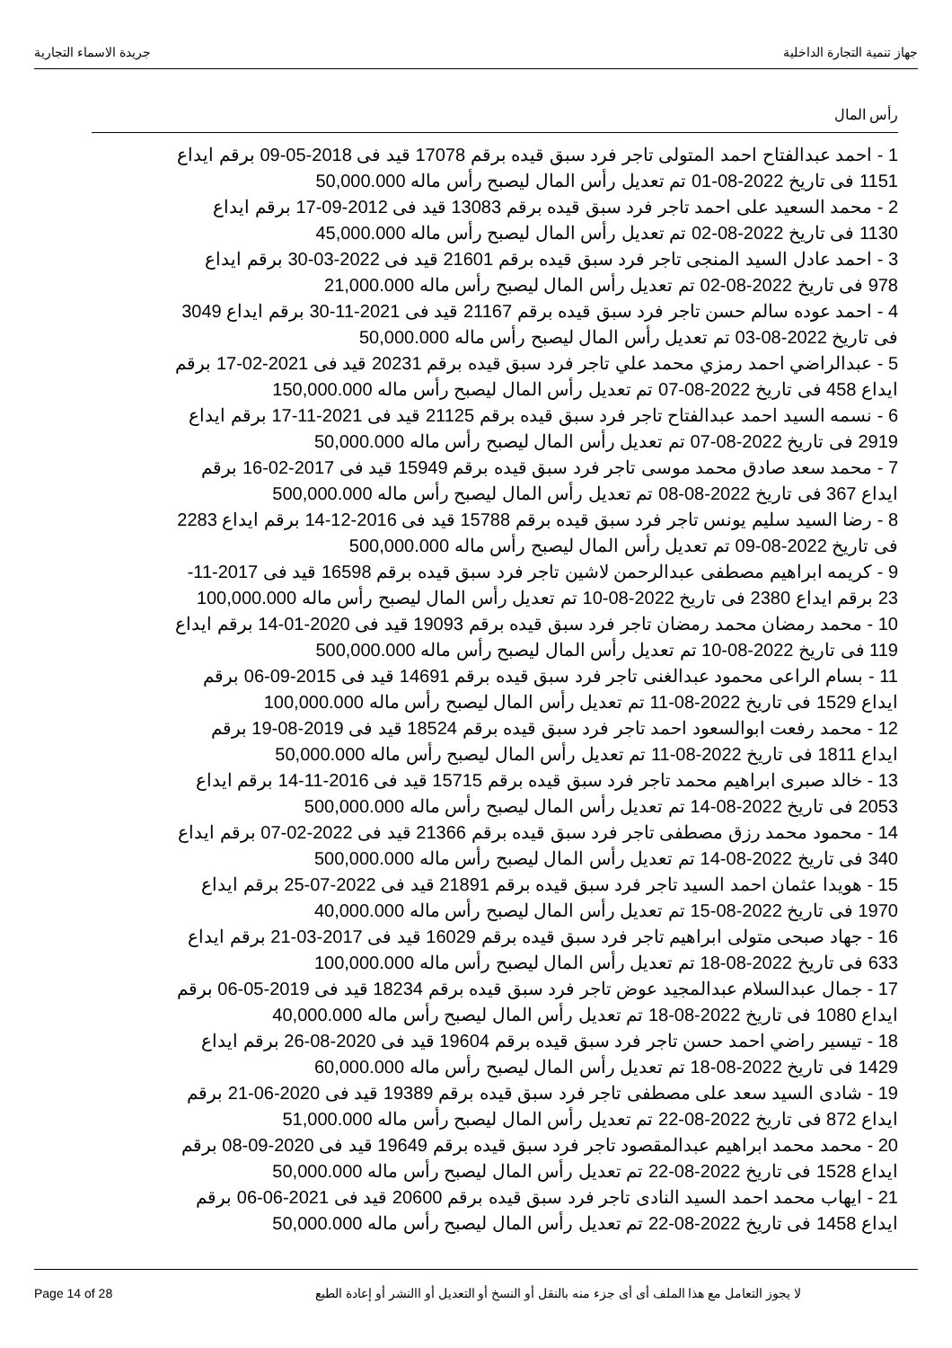جهاز تنمية التجارة الداخلية جريدة الاسماء التجارية
رأس المال
1 - احمد عبدالفتاح احمد المتولى تاجر فرد سبق قيده برقم 17078 قيد فى 2018-05-09 برقم ايداع 1151 فى تاريخ 2022-08-01 تم تعديل رأس المال ليصبح رأس ماله 50,000.000
2 - محمد السعيد على احمد تاجر فرد سبق قيده برقم 13083 قيد فى 2012-09-17 برقم ايداع 1130 فى تاريخ 2022-08-02 تم تعديل رأس المال ليصبح رأس ماله 45,000.000
3 - احمد عادل السيد المنجى تاجر فرد سبق قيده برقم 21601 قيد فى 2022-03-30 برقم ايداع 978 فى تاريخ 2022-08-02 تم تعديل رأس المال ليصبح رأس ماله 21,000.000
4 - احمد عوده سالم حسن تاجر فرد سبق قيده برقم 21167 قيد فى 2021-11-30 برقم ايداع 3049 فى تاريخ 2022-08-03 تم تعديل رأس المال ليصبح رأس ماله 50,000.000
5 - عبدالراضي احمد رمزي محمد علي تاجر فرد سبق قيده برقم 20231 قيد فى 2021-02-17 برقم ايداع 458 فى تاريخ 2022-08-07 تم تعديل رأس المال ليصبح رأس ماله 150,000.000
6 - نسمه السيد احمد عبدالفتاح تاجر فرد سبق قيده برقم 21125 قيد فى 2021-11-17 برقم ايداع 2919 فى تاريخ 2022-08-07 تم تعديل رأس المال ليصبح رأس ماله 50,000.000
7 - محمد سعد صادق محمد موسى تاجر فرد سبق قيده برقم 15949 قيد فى 2017-02-16 برقم ايداع 367 فى تاريخ 2022-08-08 تم تعديل رأس المال ليصبح رأس ماله 500,000.000
8 - رضا السيد سليم يونس تاجر فرد سبق قيده برقم 15788 قيد فى 2016-12-14 برقم ايداع 2283 فى تاريخ 2022-08-09 تم تعديل رأس المال ليصبح رأس ماله 500,000.000
9 - كريمه ابراهيم مصطفى عبدالرحمن لاشين تاجر فرد سبق قيده برقم 16598 قيد فى 2017-11-23 برقم ايداع 2380 فى تاريخ 2022-08-10 تم تعديل رأس المال ليصبح رأس ماله 100,000.000
10 - محمد رمضان محمد رمضان تاجر فرد سبق قيده برقم 19093 قيد فى 2020-01-14 برقم ايداع 119 فى تاريخ 2022-08-10 تم تعديل رأس المال ليصبح رأس ماله 500,000.000
11 - بسام الراعى محمود عبدالغنى تاجر فرد سبق قيده برقم 14691 قيد فى 2015-09-06 برقم ايداع 1529 فى تاريخ 2022-08-11 تم تعديل رأس المال ليصبح رأس ماله 100,000.000
12 - محمد رفعت ابوالسعود احمد تاجر فرد سبق قيده برقم 18524 قيد فى 2019-08-19 برقم ايداع 1811 فى تاريخ 2022-08-11 تم تعديل رأس المال ليصبح رأس ماله 50,000.000
13 - خالد صبرى ابراهيم محمد تاجر فرد سبق قيده برقم 15715 قيد فى 2016-11-14 برقم ايداع 2053 فى تاريخ 2022-08-14 تم تعديل رأس المال ليصبح رأس ماله 500,000.000
14 - محمود محمد رزق مصطفى تاجر فرد سبق قيده برقم 21366 قيد فى 2022-02-07 برقم ايداع 340 فى تاريخ 2022-08-14 تم تعديل رأس المال ليصبح رأس ماله 500,000.000
15 - هويدا عثمان احمد السيد تاجر فرد سبق قيده برقم 21891 قيد فى 2022-07-25 برقم ايداع 1970 فى تاريخ 2022-08-15 تم تعديل رأس المال ليصبح رأس ماله 40,000.000
16 - جهاد صبحى متولى ابراهيم تاجر فرد سبق قيده برقم 16029 قيد فى 2017-03-21 برقم ايداع 633 فى تاريخ 2022-08-18 تم تعديل رأس المال ليصبح رأس ماله 100,000.000
17 - جمال عبدالسلام عبدالمجيد عوض تاجر فرد سبق قيده برقم 18234 قيد فى 2019-05-06 برقم ايداع 1080 فى تاريخ 2022-08-18 تم تعديل رأس المال ليصبح رأس ماله 40,000.000
18 - تيسير راضي احمد حسن تاجر فرد سبق قيده برقم 19604 قيد فى 2020-08-26 برقم ايداع 1429 فى تاريخ 2022-08-18 تم تعديل رأس المال ليصبح رأس ماله 60,000.000
19 - شادى السيد سعد على مصطفى تاجر فرد سبق قيده برقم 19389 قيد فى 2020-06-21 برقم ايداع 872 فى تاريخ 2022-08-22 تم تعديل رأس المال ليصبح رأس ماله 51,000.000
20 - محمد محمد ابراهيم عبدالمقصود تاجر فرد سبق قيده برقم 19649 قيد فى 2020-09-08 برقم ايداع 1528 فى تاريخ 2022-08-22 تم تعديل رأس المال ليصبح رأس ماله 50,000.000
21 - ايهاب محمد احمد السيد النادى تاجر فرد سبق قيده برقم 20600 قيد فى 2021-06-06 برقم ايداع 1458 فى تاريخ 2022-08-22 تم تعديل رأس المال ليصبح رأس ماله 50,000.000
Page 14 of 28 لا يجوز التعامل مع هذا الملف أى أى جزء منه بالنقل أو النسخ أو التعديل أو االنشر أو إعادة الطبع